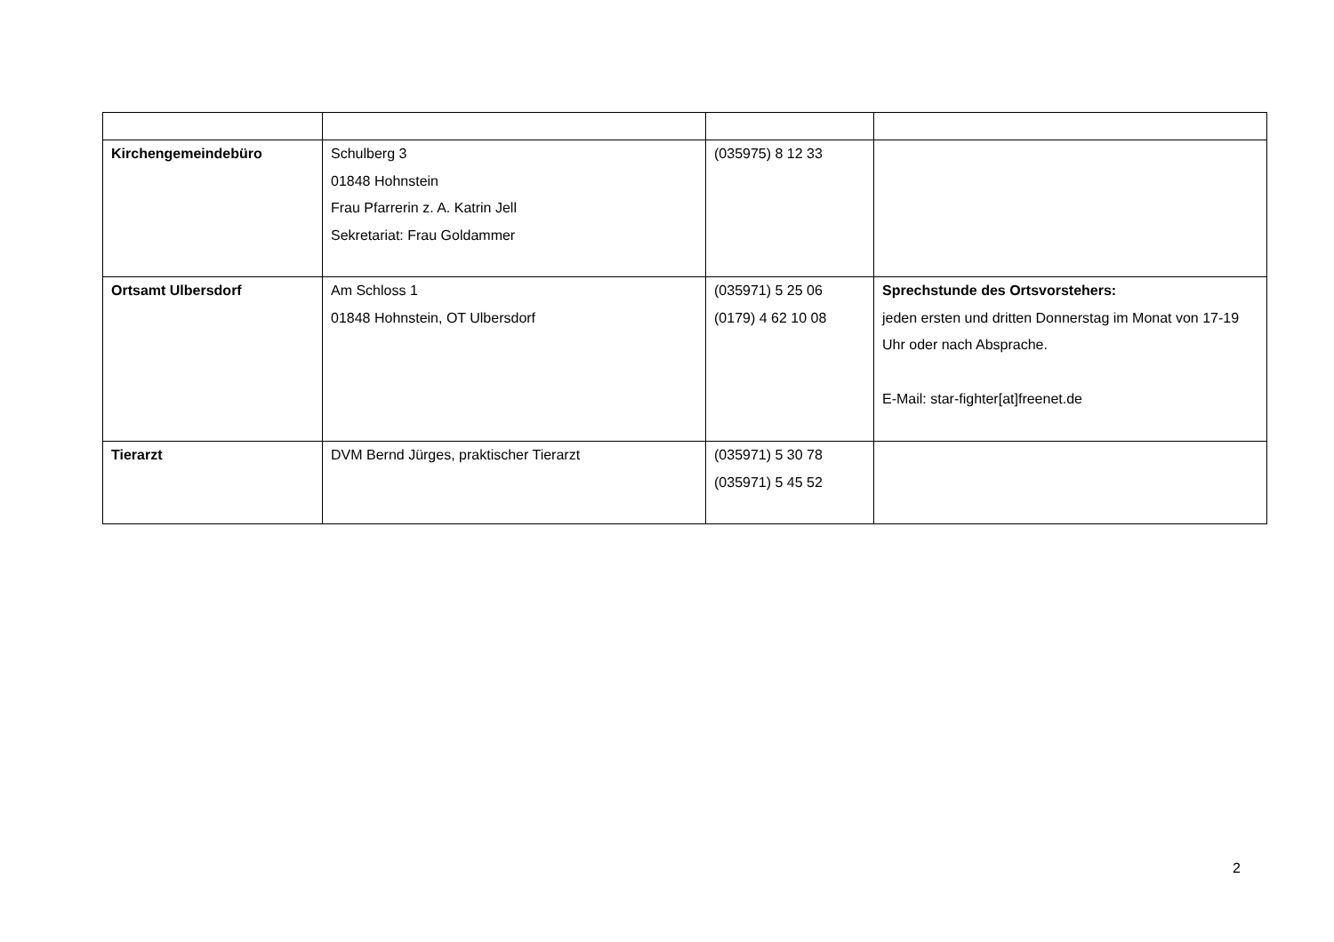| Kirchengemeindebüro | Schulberg 3 01848 Hohnstein Frau Pfarrerin z. A. Katrin Jell Sekretariat: Frau Goldammer | (035975) 8 12 33 | |
| Ortsamt Ulbersdorf | Am Schloss 1 01848 Hohnstein, OT Ulbersdorf | (035971) 5 25 06 (0179) 4 62 10 08 | Sprechstunde des Ortsvorstehers: jeden ersten und dritten Donnerstag im Monat von 17-19 Uhr oder nach Absprache. E-Mail: star-fighter[at]freenet.de |
| Tierarzt | DVM Bernd Jürges, praktischer Tierarzt | (035971) 5 30 78 (035971) 5 45 52 | |
2